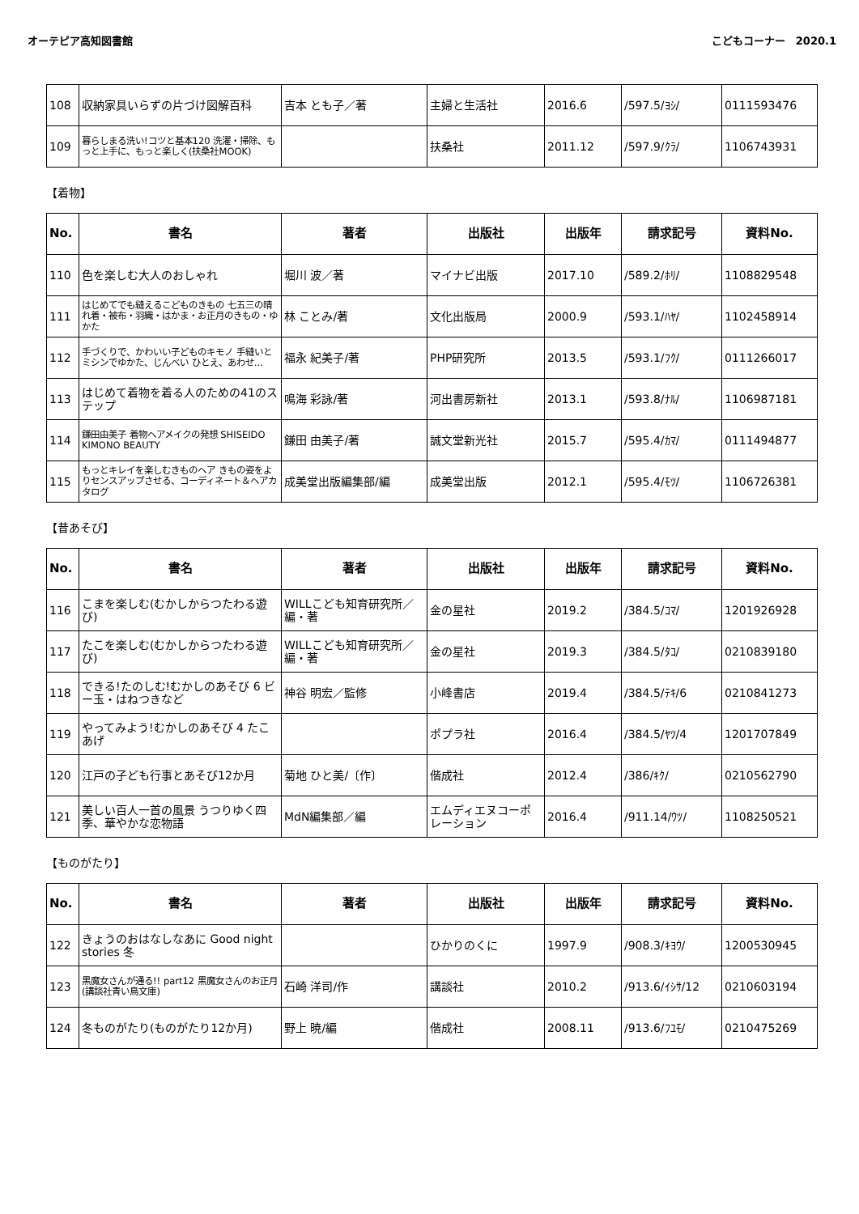オーテピア高知図書館 こどもコーナー　2020.1
| 108 | 収納家具いらずの片づけ図解百科 | 吉本 とも子／著 | 主婦と生活社 | 2016.6 | /597.5/ﾖｼ/ | 0111593476 |
| 109 | 暮らしまる洗い!コツと基本120 洗濯・掃除、もっと上手に、もっと楽しく(扶桑社MOOK) | | 扶桑社 | 2011.12 | /597.9/ｸﾗ/ | 1106743931 |
【着物】
| No. | 書名 | 著者 | 出版社 | 出版年 | 請求記号 | 資料No. |
| --- | --- | --- | --- | --- | --- | --- |
| 110 | 色を楽しむ大人のおしゃれ | 堀川 波／著 | マイナビ出版 | 2017.10 | /589.2/ﾎﾘ/ | 1108829548 |
| 111 | はじめてでも縫えるこどものきもの 七五三の晴れ着・被布・羽織・はかま・お正月のきもの・ゆかた | 林 ことみ/著 | 文化出版局 | 2000.9 | /593.1/ﾊﾔ/ | 1102458914 |
| 112 | 手づくりで、かわいい子どものキモノ 手縫いとミシンでゆかた、じんべい ひとえ、あわせ… | 福永 紀美子/著 | PHP研究所 | 2013.5 | /593.1/ﾌｸ/ | 0111266017 |
| 113 | はじめて着物を着る人のための41のステップ | 鳴海 彩詠/著 | 河出書房新社 | 2013.1 | /593.8/ﾅﾙ/ | 1106987181 |
| 114 | 鎌田由美子 着物ヘアメイクの発想 SHISEIDO KIMONO BEAUTY | 鎌田 由美子/著 | 誠文堂新光社 | 2015.7 | /595.4/ｶﾏ/ | 0111494877 |
| 115 | もっとキレイを楽しむきものヘア きもの姿をよりセンスアップさせる、コーディネート＆ヘアカタログ | 成美堂出版編集部/編 | 成美堂出版 | 2012.1 | /595.4/ﾓﾂ/ | 1106726381 |
【昔あそび】
| No. | 書名 | 著者 | 出版社 | 出版年 | 請求記号 | 資料No. |
| --- | --- | --- | --- | --- | --- | --- |
| 116 | こまを楽しむ(むかしからつたわる遊び) | WILLこども知育研究所／編・著 | 金の星社 | 2019.2 | /384.5/ｺﾏ/ | 1201926928 |
| 117 | たこを楽しむ(むかしからつたわる遊び) | WILLこども知育研究所／編・著 | 金の星社 | 2019.3 | /384.5/ﾀｺ/ | 0210839180 |
| 118 | できる!たのしむ!むかしのあそび 6 ビー玉・はねつきなど | 神谷 明宏／監修 | 小峰書店 | 2019.4 | /384.5/ﾃｷ/6 | 0210841273 |
| 119 | やってみよう!むかしのあそび 4 たこあげ | | ポプラ社 | 2016.4 | /384.5/ﾔﾂ/4 | 1201707849 |
| 120 | 江戸の子ども行事とあそび12か月 | 菊地 ひと美/〔作〕 | 偕成社 | 2012.4 | /386/ｷｸ/ | 0210562790 |
| 121 | 美しい百人一首の風景 うつりゆく四季、華やかな恋物語 | MdN編集部／編 | エムディエヌコーポレーション | 2016.4 | /911.14/ｳﾂ/ | 1108250521 |
【ものがたり】
| No. | 書名 | 著者 | 出版社 | 出版年 | 請求記号 | 資料No. |
| --- | --- | --- | --- | --- | --- | --- |
| 122 | きょうのおはなしなあに Good night stories 冬 | | ひかりのくに | 1997.9 | /908.3/ｷﾖｳ/ | 1200530945 |
| 123 | 黒魔女さんが通る!! part12 黒魔女さんのお正月(講談社青い鳥文庫) | 石崎 洋司/作 | 講談社 | 2010.2 | /913.6/ｲｼｻ/12 | 0210603194 |
| 124 | 冬ものがたり(ものがたり12か月) | 野上 暁/編 | 偕成社 | 2008.11 | /913.6/ﾌﾕﾓ/ | 0210475269 |